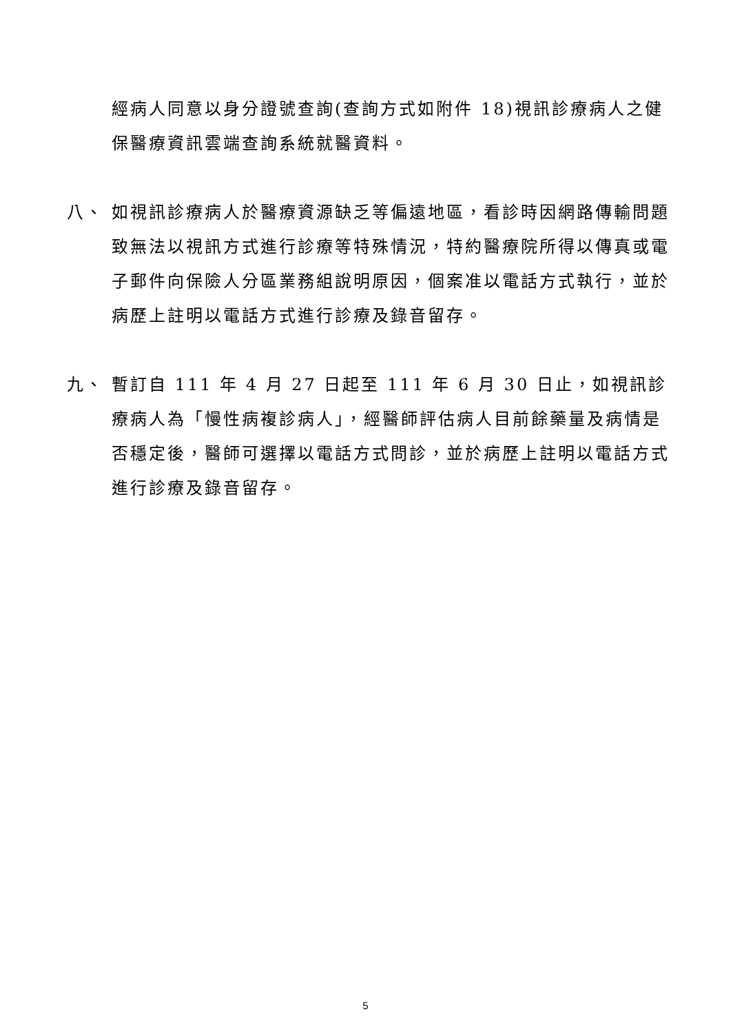經病人同意以身分證號查詢(查詢方式如附件 18)視訊診療病人之健保醫療資訊雲端查詢系統就醫資料。
八、 如視訊診療病人於醫療資源缺乏等偏遠地區，看診時因網路傳輸問題致無法以視訊方式進行診療等特殊情況，特約醫療院所得以傳真或電子郵件向保險人分區業務組說明原因，個案准以電話方式執行，並於病歷上註明以電話方式進行診療及錄音留存。
九、 暫訂自 111 年 4 月 27 日起至 111 年 6 月 30 日止，如視訊診療病人為「慢性病複診病人」，經醫師評估病人目前餘藥量及病情是否穩定後，醫師可選擇以電話方式問診，並於病歷上註明以電話方式進行診療及錄音留存。
5